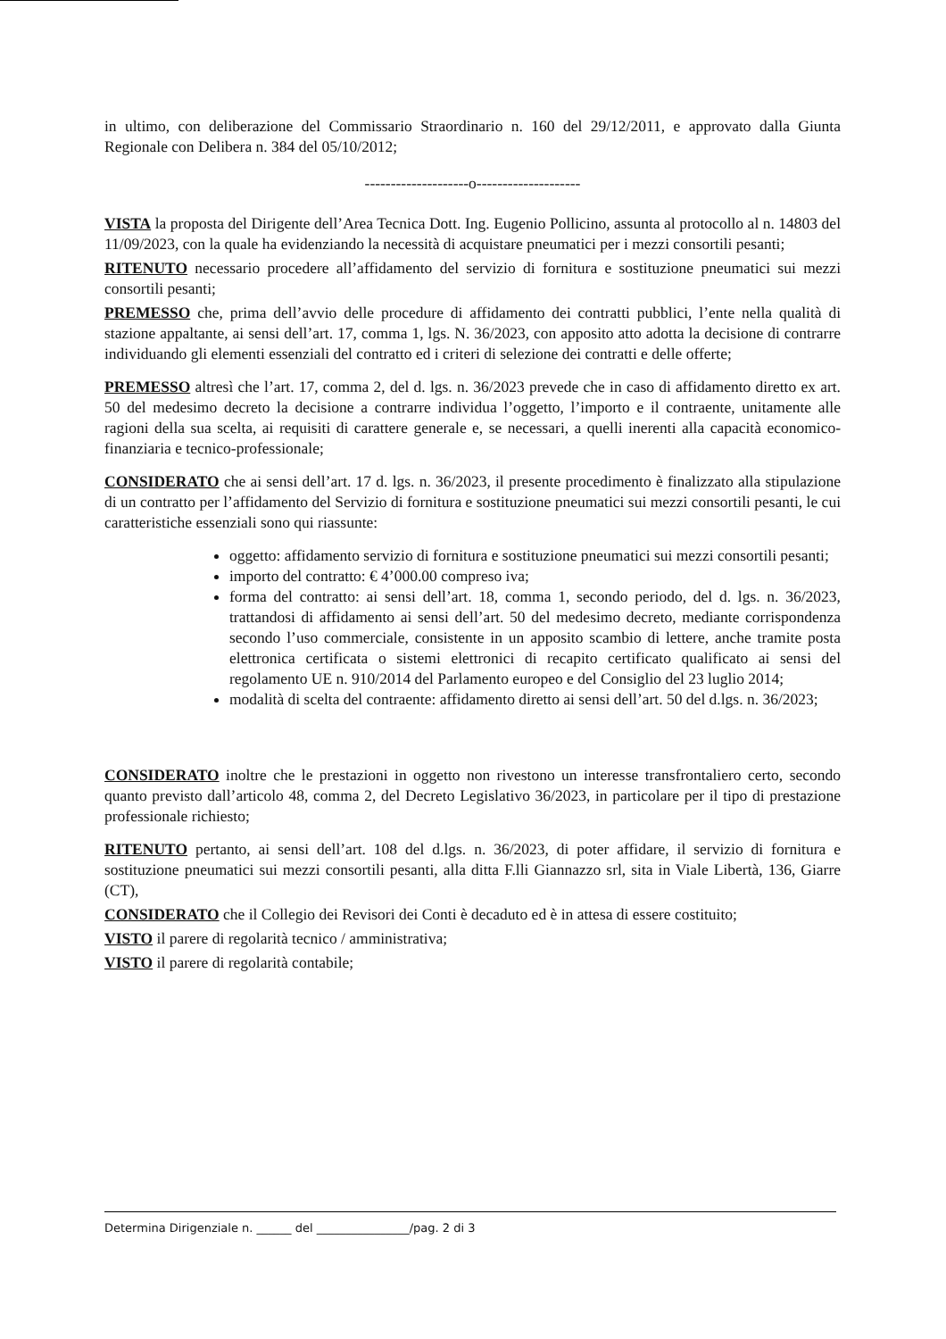in ultimo, con deliberazione del Commissario Straordinario n. 160 del 29/12/2011, e approvato dalla Giunta Regionale con Delibera n. 384 del 05/10/2012;
--------------------o--------------------
VISTA la proposta del Dirigente dell’Area Tecnica Dott. Ing. Eugenio Pollicino, assunta al protocollo al n. 14803 del 11/09/2023, con la quale ha evidenziando la necessità di acquistare pneumatici per i mezzi consortili pesanti;
RITENUTO necessario procedere all’affidamento del servizio di fornitura e sostituzione pneumatici sui mezzi consortili pesanti;
PREMESSO che, prima dell’avvio delle procedure di affidamento dei contratti pubblici, l’ente nella qualità di stazione appaltante, ai sensi dell’art. 17, comma 1, lgs. N. 36/2023, con apposito atto adotta la decisione di contrarre individuando gli elementi essenziali del contratto ed i criteri di selezione dei contratti e delle offerte;
PREMESSO altresì che l’art. 17, comma 2, del d. lgs. n. 36/2023 prevede che in caso di affidamento diretto ex art. 50 del medesimo decreto la decisione a contrarre individua l’oggetto, l’importo e il contraente, unitamente alle ragioni della sua scelta, ai requisiti di carattere generale e, se necessari, a quelli inerenti alla capacità economico-finanziaria e tecnico-professionale;
CONSIDERATO che ai sensi dell’art. 17 d. lgs. n. 36/2023, il presente procedimento è finalizzato alla stipulazione di un contratto per l’affidamento del Servizio di fornitura e sostituzione pneumatici sui mezzi consortili pesanti, le cui caratteristiche essenziali sono qui riassunte:
oggetto: affidamento servizio di fornitura e sostituzione pneumatici sui mezzi consortili pesanti;
importo del contratto: € 4’000.00 compreso iva;
forma del contratto: ai sensi dell’art. 18, comma 1, secondo periodo, del d. lgs. n. 36/2023, trattandosi di affidamento ai sensi dell’art. 50 del medesimo decreto, mediante corrispondenza secondo l’uso commerciale, consistente in un apposito scambio di lettere, anche tramite posta elettronica certificata o sistemi elettronici di recapito certificato qualificato ai sensi del regolamento UE n. 910/2014 del Parlamento europeo e del Consiglio del 23 luglio 2014;
modalità di scelta del contraente: affidamento diretto ai sensi dell’art. 50 del d.lgs. n. 36/2023;
CONSIDERATO inoltre che le prestazioni in oggetto non rivestono un interesse transfrontaliero certo, secondo quanto previsto dall’articolo 48, comma 2, del Decreto Legislativo 36/2023, in particolare per il tipo di prestazione professionale richiesto;
RITENUTO pertanto, ai sensi dell’art. 108 del d.lgs. n. 36/2023, di poter affidare, il servizio di fornitura e sostituzione pneumatici sui mezzi consortili pesanti, alla ditta F.lli Giannazzo srl, sita in Viale Libertà, 136, Giarre (CT),
CONSIDERATO che il Collegio dei Revisori dei Conti è decaduto ed è in attesa di essere costituito;
VISTO il parere di regolarità tecnico / amministrativa;
VISTO il parere di regolarità contabile;
Determina Dirigenziale n. ______ del ________________/pag. 2 di 3